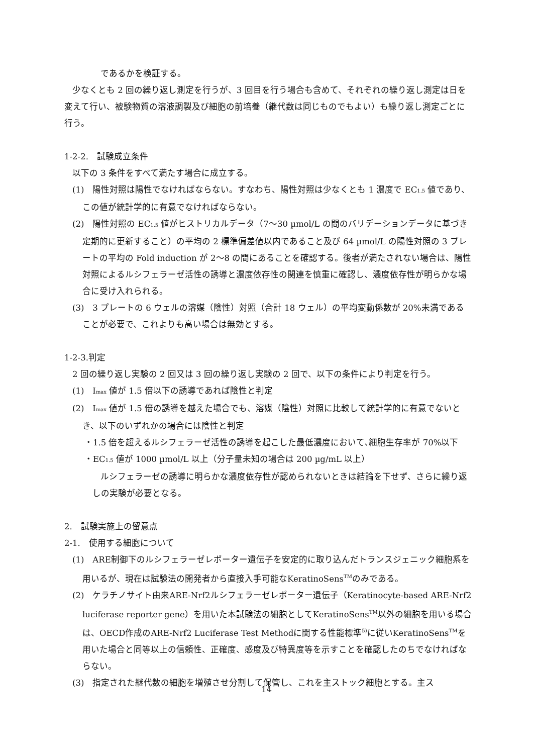であるかを検証する。
少なくとも 2 回の繰り返し測定を行うが、3 回目を行う場合も含めて、それぞれの繰り返し測定は日を変えて行い、被験物質の溶液調製及び細胞の前培養（継代数は同じものでもよい）も繰り返し測定ごとに行う。
1-2-2.　試験成立条件
以下の 3 条件をすべて満たす場合に成立する。
(1)　陽性対照は陽性でなければならない。すなわち、陽性対照は少なくとも 1 濃度で EC<sub>1.5</sub> 値であり、この値が統計学的に有意でなければならない。
(2)　陽性対照の EC<sub>1.5</sub> 値がヒストリカルデータ（7～30 µmol/L の間のバリデーションデータに基づき定期的に更新すること）の平均の 2 標準偏差値以内であること及び 64 µmol/L の陽性対照の 3 プレートの平均の Fold induction が 2～8 の間にあることを確認する。後者が満たされない場合は、陽性対照によるルシフェラーゼ活性の誘導と濃度依存性の関連を慎重に確認し、濃度依存性が明らかな場合に受け入れられる。
(3)　3 プレートの 6 ウェルの溶媒（陰性）対照（合計 18 ウェル）の平均変動係数が 20%未満であることが必要で、これよりも高い場合は無効とする。
1-2-3.判定
2 回の繰り返し実験の 2 回又は 3 回の繰り返し実験の 2 回で、以下の条件により判定を行う。
(1)　I<sub>max</sub> 値が 1.5 倍以下の誘導であれば陰性と判定
(2)　I<sub>max</sub> 値が 1.5 倍の誘導を越えた場合でも、溶媒（陰性）対照に比較して統計学的に有意でないとき、以下のいずれかの場合には陰性と判定
・1.5 倍を超えるルシフェラーゼ活性の誘導を起こした最低濃度において､細胞生存率が 70%以下
・EC<sub>1.5</sub> 値が 1000 µmol/L 以上（分子量未知の場合は 200 µg/mL 以上）
ルシフェラーゼの誘導に明らかな濃度依存性が認められないときは結論を下せず、さらに繰り返しの実験が必要となる。
2.　試験実施上の留意点
2-1.　使用する細胞について
(1)　ARE制御下のルシフェラーゼレポーター遺伝子を安定的に取り込んだトランスジェニック細胞系を用いるが、現在は試験法の開発者から直接入手可能なKeratinoSens<sup>TM</sup>のみである。
(2)　ケラチノサイト由来ARE-Nrf2ルシフェラーゼレポーター遺伝子（Keratinocyte-based ARE-Nrf2 luciferase reporter gene）を用いた本試験法の細胞としてKeratinoSens<sup>TM</sup>以外の細胞を用いる場合は、OECD作成のARE-Nrf2 Luciferase Test Methodに関する性能標準<sup>5)</sup>に従いKeratinoSens<sup>TM</sup>を用いた場合と同等以上の信頼性、正確度、感度及び特異度等を示すことを確認したのちでなければならない。
(3)　指定された継代数の細胞を増殖させ分割して保管し、これを主ストック細胞とする。主ス
14